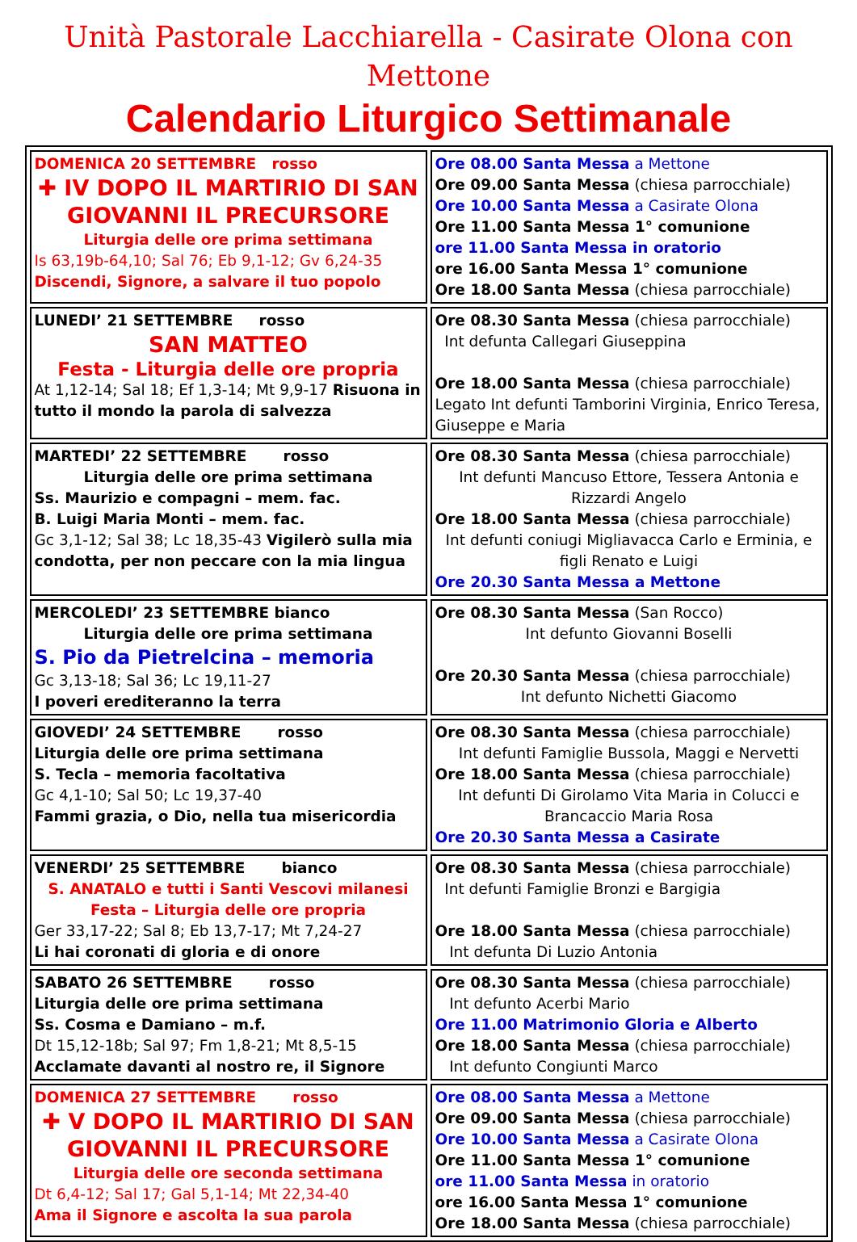Unità Pastorale Lacchiarella - Casirate Olona con Mettone
Calendario Liturgico Settimanale
| DOMENICA 20 SETTEMBRE rosso ✚ IV DOPO IL MARTIRIO DI SAN GIOVANNI IL PRECURSORE Liturgia delle ore prima settimana Is 63,19b-64,10; Sal 76; Eb 9,1-12; Gv 6,24-35 Discendi, Signore, a salvare il tuo popolo | Ore 08.00 Santa Messa a Mettone Ore 09.00 Santa Messa (chiesa parrocchiale) Ore 10.00 Santa Messa a Casirate Olona Ore 11.00 Santa Messa 1° comunione ore 11.00 Santa Messa in oratorio ore 16.00 Santa Messa 1° comunione Ore 18.00 Santa Messa (chiesa parrocchiale) |
| LUNEDI’ 21 SETTEMBRE rosso SAN MATTEO Festa - Liturgia delle ore propria At 1,12-14; Sal 18; Ef 1,3-14; Mt 9,9-17 Risuona in tutto il mondo la parola di salvezza | Ore 08.30 Santa Messa (chiesa parrocchiale) Int defunta Callegari Giuseppina Ore 18.00 Santa Messa (chiesa parrocchiale) Legato Int defunti Tamborini Virginia, Enrico Teresa, Giuseppe e Maria |
| MARTEDI’ 22 SETTEMBRE rosso Liturgia delle ore prima settimana Ss. Maurizio e compagni – mem. fac. B. Luigi Maria Monti – mem. fac. Gc 3,1-12; Sal 38; Lc 18,35-43 Vigilerò sulla mia condotta, per non peccare con la mia lingua | Ore 08.30 Santa Messa (chiesa parrocchiale) Int defunti Mancuso Ettore, Tessera Antonia e Rizzardi Angelo Ore 18.00 Santa Messa (chiesa parrocchiale) Int defunti coniugi Migliavacca Carlo e Erminia, e figli Renato e Luigi Ore 20.30 Santa Messa a Mettone |
| MERCOLEDI’ 23 SETTEMBRE bianco Liturgia delle ore prima settimana S. Pio da Pietrelcina – memoria Gc 3,13-18; Sal 36; Lc 19,11-27 I poveri erediteranno la terra | Ore 08.30 Santa Messa (San Rocco) Int defunto Giovanni Boselli Ore 20.30 Santa Messa (chiesa parrocchiale) Int defunto Nichetti Giacomo |
| GIOVEDI’ 24 SETTEMBRE rosso Liturgia delle ore prima settimana S. Tecla – memoria facoltativa Gc 4,1-10; Sal 50; Lc 19,37-40 Fammi grazia, o Dio, nella tua misericordia | Ore 08.30 Santa Messa (chiesa parrocchiale) Int defunti Famiglie Bussola, Maggi e Nervetti Ore 18.00 Santa Messa (chiesa parrocchiale) Int defunti Di Girolamo Vita Maria in Colucci e Brancaccio Maria Rosa Ore 20.30 Santa Messa a Casirate |
| VENERDI’ 25 SETTEMBRE bianco S. ANATALO e tutti i Santi Vescovi milanesi Festa – Liturgia delle ore propria Ger 33,17-22; Sal 8; Eb 13,7-17; Mt 7,24-27 Li hai coronati di gloria e di onore | Ore 08.30 Santa Messa (chiesa parrocchiale) Int defunti Famiglie Bronzi e Bargigia Ore 18.00 Santa Messa (chiesa parrocchiale) Int defunta Di Luzio Antonia |
| SABATO 26 SETTEMBRE rosso Liturgia delle ore prima settimana Ss. Cosma e Damiano – m.f. Dt 15,12-18b; Sal 97; Fm 1,8-21; Mt 8,5-15 Acclamate davanti al nostro re, il Signore | Ore 08.30 Santa Messa (chiesa parrocchiale) Int defunto Acerbi Mario Ore 11.00 Matrimonio Gloria e Alberto Ore 18.00 Santa Messa (chiesa parrocchiale) Int defunto Congiunti Marco |
| DOMENICA 27 SETTEMBRE rosso ✚ V DOPO IL MARTIRIO DI SAN GIOVANNI IL PRECURSORE Liturgia delle ore seconda settimana Dt 6,4-12; Sal 17; Gal 5,1-14; Mt 22,34-40 Ama il Signore e ascolta la sua parola | Ore 08.00 Santa Messa a Mettone Ore 09.00 Santa Messa (chiesa parrocchiale) Ore 10.00 Santa Messa a Casirate Olona Ore 11.00 Santa Messa 1° comunione ore 11.00 Santa Messa in oratorio ore 16.00 Santa Messa 1° comunione Ore 18.00 Santa Messa (chiesa parrocchiale) |